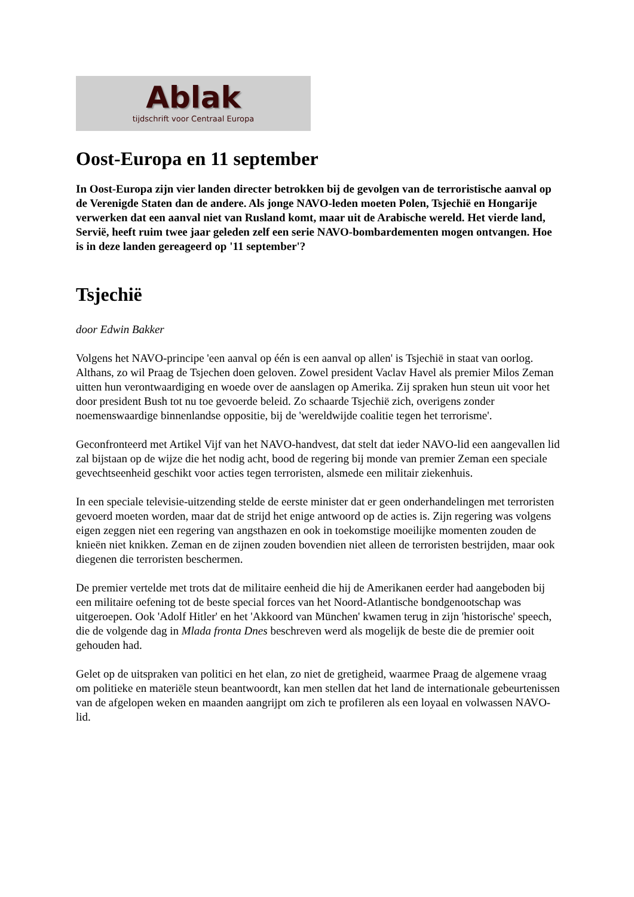Ablak
tijdschrift voor Centraal Europa
Oost-Europa en 11 september
In Oost-Europa zijn vier landen directer betrokken bij de gevolgen van de terroristische aanval op de Verenigde Staten dan de andere. Als jonge NAVO-leden moeten Polen, Tsjechië en Hongarije verwerken dat een aanval niet van Rusland komt, maar uit de Arabische wereld. Het vierde land, Servië, heeft ruim twee jaar geleden zelf een serie NAVO-bombardementen mogen ontvangen. Hoe is in deze landen gereageerd op '11 september'?
Tsjechië
door Edwin Bakker
Volgens het NAVO-principe 'een aanval op één is een aanval op allen' is Tsjechië in staat van oorlog. Althans, zo wil Praag de Tsjechen doen geloven. Zowel president Vaclav Havel als premier Milos Zeman uitten hun verontwaardiging en woede over de aanslagen op Amerika. Zij spraken hun steun uit voor het door president Bush tot nu toe gevoerde beleid. Zo schaarde Tsjechië zich, overigens zonder noemenswaardige binnenlandse oppositie, bij de 'wereldwijde coalitie tegen het terrorisme'.
Geconfronteerd met Artikel Vijf van het NAVO-handvest, dat stelt dat ieder NAVO-lid een aangevallen lid zal bijstaan op de wijze die het nodig acht, bood de regering bij monde van premier Zeman een speciale gevechtseenheid geschikt voor acties tegen terroristen, alsmede een militair ziekenhuis.
In een speciale televisie-uitzending stelde de eerste minister dat er geen onderhandelingen met terroristen gevoerd moeten worden, maar dat de strijd het enige antwoord op de acties is. Zijn regering was volgens eigen zeggen niet een regering van angsthazen en ook in toekomstige moeilijke momenten zouden de knieën niet knikken. Zeman en de zijnen zouden bovendien niet alleen de terroristen bestrijden, maar ook diegenen die terroristen beschermen.
De premier vertelde met trots dat de militaire eenheid die hij de Amerikanen eerder had aangeboden bij een militaire oefening tot de beste special forces van het Noord-Atlantische bondgenootschap was uitgeroepen. Ook 'Adolf Hitler' en het 'Akkoord van München' kwamen terug in zijn 'historische' speech, die de volgende dag in Mlada fronta Dnes beschreven werd als mogelijk de beste die de premier ooit gehouden had.
Gelet op de uitspraken van politici en het elan, zo niet de gretigheid, waarmee Praag de algemene vraag om politieke en materiële steun beantwoordt, kan men stellen dat het land de internationale gebeurtenissen van de afgelopen weken en maanden aangrijpt om zich te profileren als een loyaal en volwassen NAVO-lid.